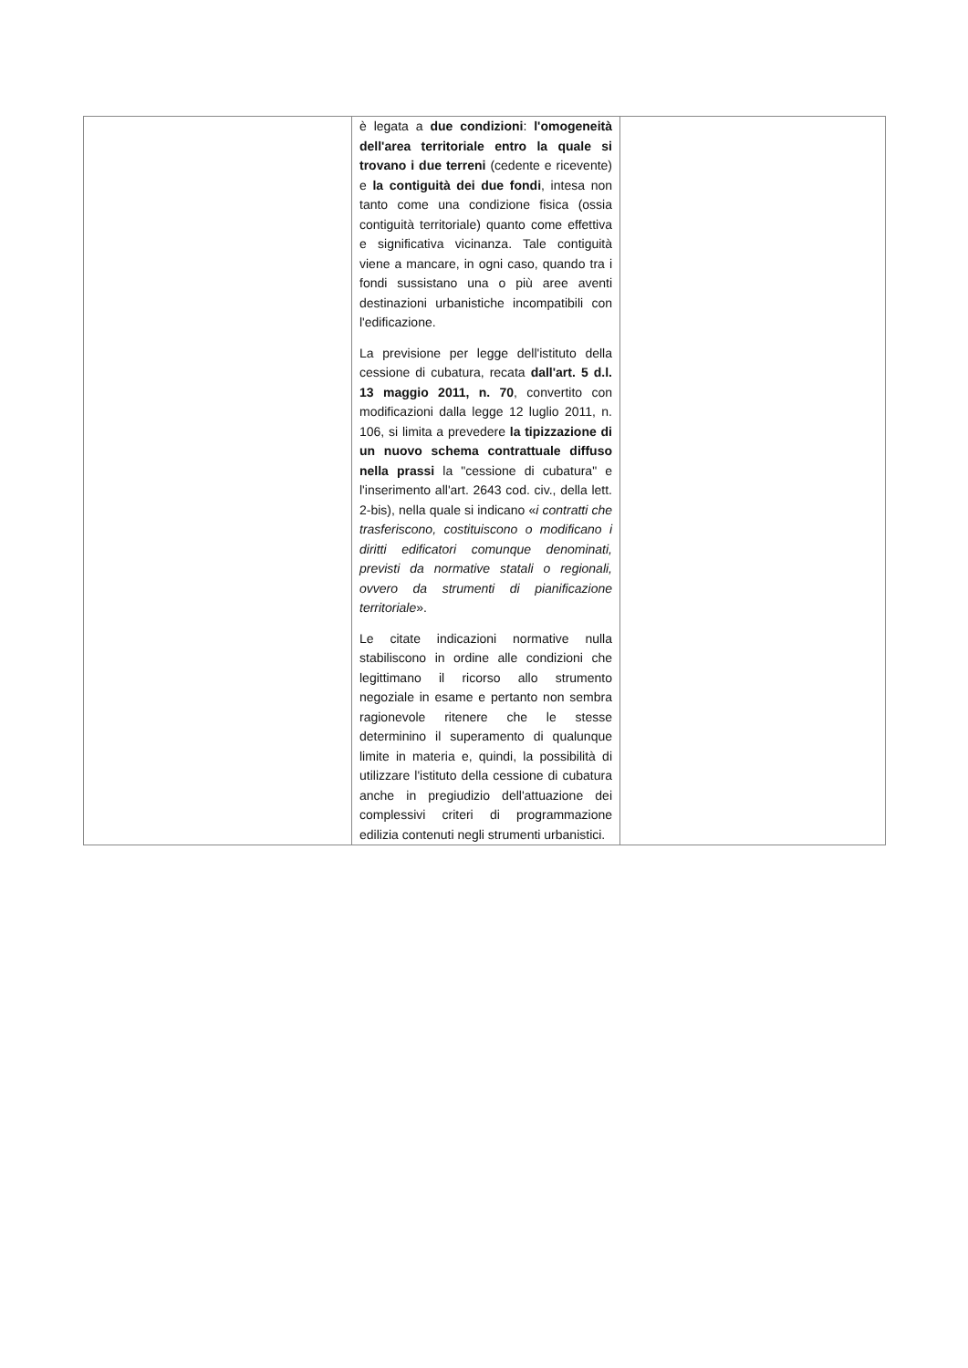| | è legata a due condizioni : l'omogeneità dell'area territoriale entro la quale si trovano i due terreni (cedente e ricevente) e la contiguità dei due fondi , intesa non tanto come una condizione fisica (ossia contiguità territoriale) quanto come effettiva e significativa vicinanza. Tale contiguità viene a mancare, in ogni caso, quando tra i fondi sussistano una o più aree aventi destinazioni urbanistiche incompatibili con l'edificazione. La previsione per legge dell'istituto della cessione di cubatura, recata dall'art. 5 d.l. 13 maggio 2011, n. 70 , convertito con modificazioni dalla legge 12 luglio 2011, n. 106, si limita a prevedere la tipizzazione di un nuovo schema contrattuale diffuso nella prassi la "cessione di cubatura" e l'inserimento all'art. 2643 cod. civ., della lett. 2-bis), nella quale si indicano « i contratti che trasferiscono, costituiscono o modificano i diritti edificatori comunque denominati, previsti da normative statali o regionali, ovvero da strumenti di pianificazione territoriale ». Le citate indicazioni normative nulla stabiliscono in ordine alle condizioni che legittimano il ricorso allo strumento negoziale in esame e pertanto non sembra ragionevole ritenere che le stesse determinino il superamento di qualunque limite in materia e, quindi, la possibilità di utilizzare l'istituto della cessione di cubatura anche in pregiudizio dell'attuazione dei complessivi criteri di programmazione edilizia contenuti negli strumenti urbanistici. | |